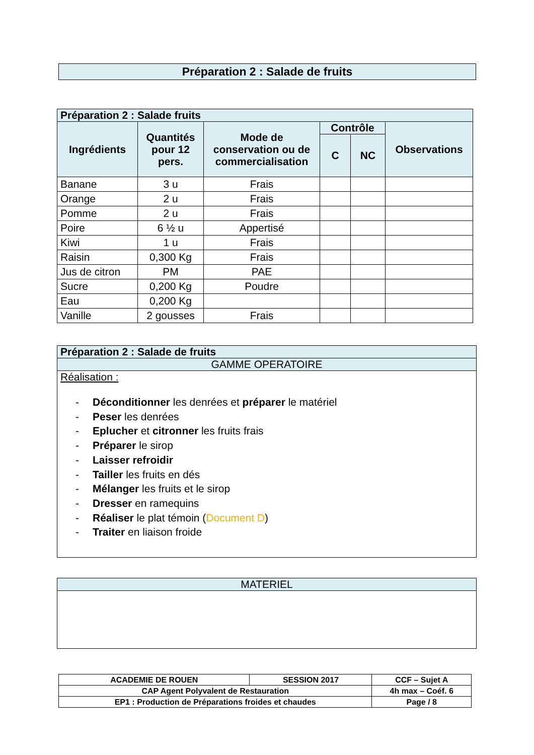Préparation 2 : Salade de fruits
| Préparation 2 : Salade fruits | | | | | |
| --- | --- | --- | --- | --- | --- |
| Ingrédients | Quantités pour 12 pers. | Mode de conservation ou de commercialisation | Contrôle | | Observations |
| | | | C | NC | |
| Banane | 3 u | Frais | | | |
| Orange | 2 u | Frais | | | |
| Pomme | 2 u | Frais | | | |
| Poire | 6 ½ u | Appertisé | | | |
| Kiwi | 1 u | Frais | | | |
| Raisin | 0,300 Kg | Frais | | | |
| Jus de citron | PM | PAE | | | |
| Sucre | 0,200 Kg | Poudre | | | |
| Eau | 0,200 Kg | | | | |
| Vanille | 2 gousses | Frais | | | |
| Préparation 2 : Salade de fruits |
| --- |
| GAMME OPERATOIRE |
| Réalisation : - Déconditionner les denrées et préparer le matériel - Peser les denrées - Eplucher et citronner les fruits frais - Préparer le sirop - Laisser refroidir - Tailler les fruits en dés - Mélanger les fruits et le sirop - Dresser en ramequins - Réaliser le plat témoin ( Document D ) - Traiter en liaison froide |
| MATERIEL |
| ACADEMIE DE ROUEN | SESSION 2017 | CCF – Sujet A |
| CAP Agent Polyvalent de Restauration | | 4h max – Coéf. 6 |
| EP1 : Production de Préparations froides et chaudes | | Page / 8 |